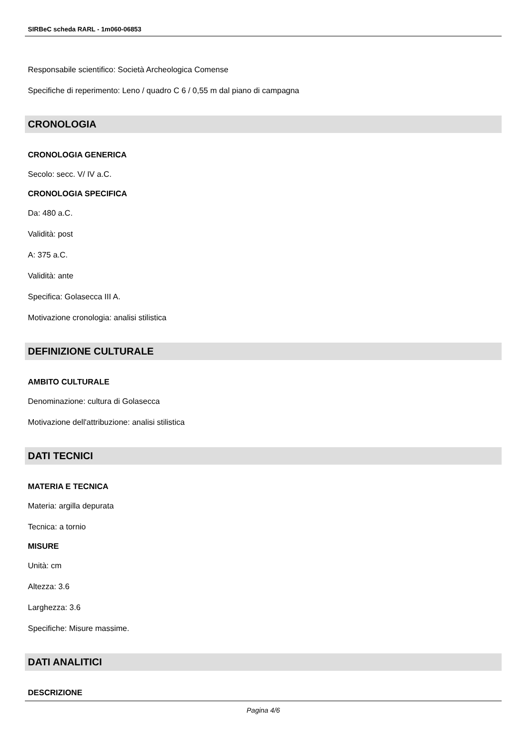SIRBeC scheda RARL - 1m060-06853
Responsabile scientifico: Società Archeologica Comense
Specifiche di reperimento: Leno / quadro C 6 / 0,55 m dal piano di campagna
CRONOLOGIA
CRONOLOGIA GENERICA
Secolo: secc. V/ IV a.C.
CRONOLOGIA SPECIFICA
Da: 480 a.C.
Validità: post
A: 375 a.C.
Validità: ante
Specifica: Golasecca III A.
Motivazione cronologia: analisi stilistica
DEFINIZIONE CULTURALE
AMBITO CULTURALE
Denominazione: cultura di Golasecca
Motivazione dell'attribuzione: analisi stilistica
DATI TECNICI
MATERIA E TECNICA
Materia: argilla depurata
Tecnica: a tornio
MISURE
Unità: cm
Altezza: 3.6
Larghezza: 3.6
Specifiche: Misure massime.
DATI ANALITICI
DESCRIZIONE
Pagina 4/6